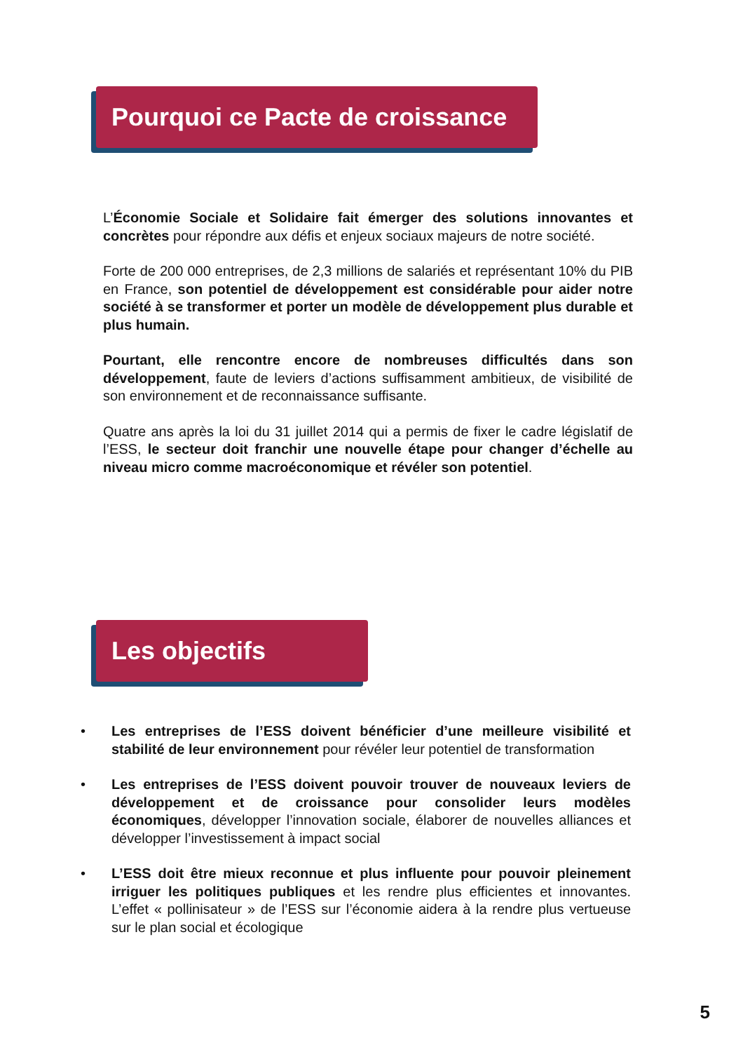Pourquoi ce Pacte de croissance ?
L’Économie Sociale et Solidaire fait émerger des solutions innovantes et concrètes pour répondre aux défis et enjeux sociaux majeurs de notre société.
Forte de 200 000 entreprises, de 2,3 millions de salariés et représentant 10% du PIB en France, son potentiel de développement est considérable pour aider notre société à se transformer et porter un modèle de développement plus durable et plus humain.
Pourtant, elle rencontre encore de nombreuses difficultés dans son développement, faute de leviers d’actions suffisamment ambitieux, de visibilité de son environnement et de reconnaissance suffisante.
Quatre ans après la loi du 31 juillet 2014 qui a permis de fixer le cadre législatif de l’ESS, le secteur doit franchir une nouvelle étape pour changer d’échelle au niveau micro comme macroéconomique et révéler son potentiel.
Les objectifs
• Les entreprises de l’ESS doivent bénéficier d’une meilleure visibilité et stabilité de leur environnement pour révéler leur potentiel de transformation
• Les entreprises de l’ESS doivent pouvoir trouver de nouveaux leviers de développement et de croissance pour consolider leurs modèles économiques, développer l’innovation sociale, élaborer de nouvelles alliances et développer l’investissement à impact social
• L’ESS doit être mieux reconnue et plus influente pour pouvoir pleinement irriguer les politiques publiques et les rendre plus efficientes et innovantes. L’effet « pollinisateur » de l’ESS sur l’économie aidera à la rendre plus vertueuse sur le plan social et écologique
5